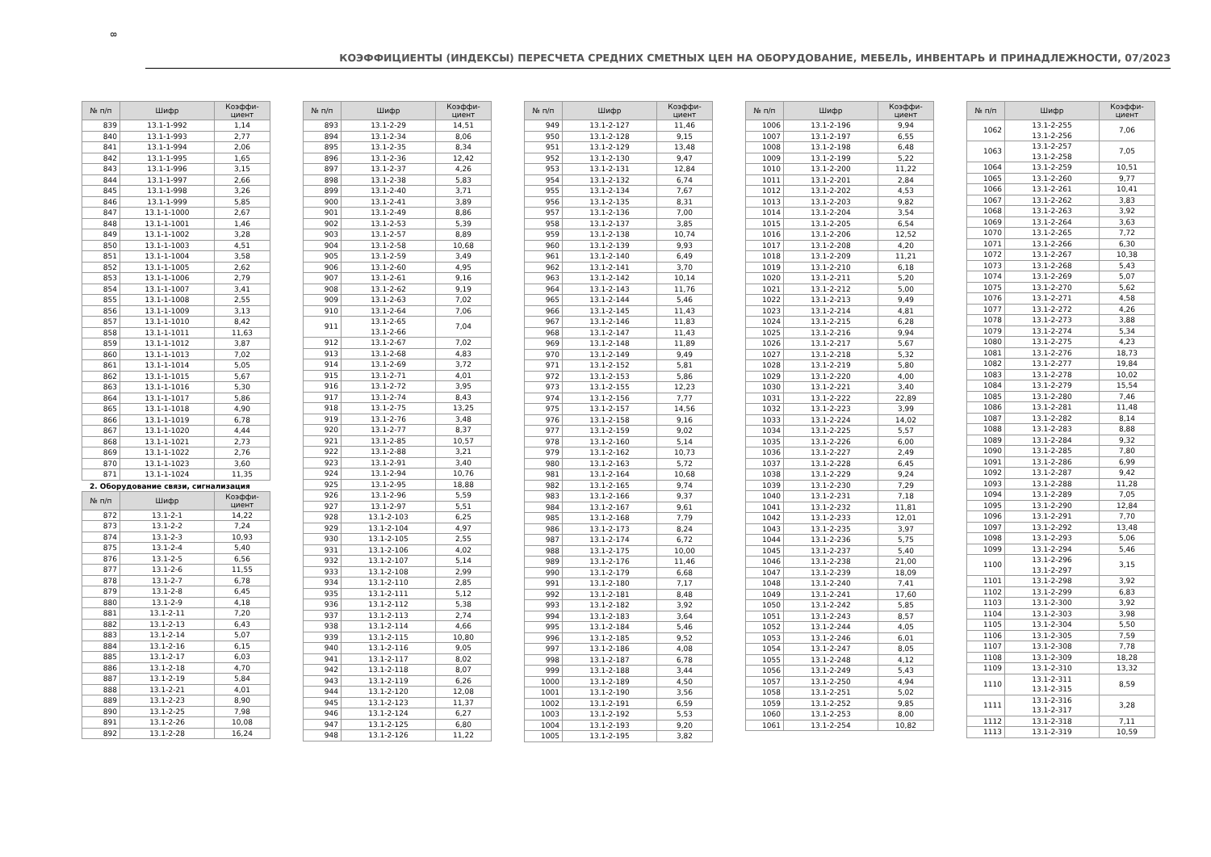8
КОЭФФИЦИЕНТЫ (ИНДЕКСЫ) ПЕРЕСЧЕТА СРЕДНИХ СМЕТНЫХ ЦЕН НА ОБОРУДОВАНИЕ, МЕБЕЛЬ, ИНВЕНТАРЬ И ПРИНАДЛЕЖНОСТИ, 07/2023
| № п/п | Шифр | Коэффи-циент |
| --- | --- | --- |
| 839 | 13.1-1-992 | 1,14 |
| 840 | 13.1-1-993 | 2,77 |
| 841 | 13.1-1-994 | 2,06 |
| 842 | 13.1-1-995 | 1,65 |
| 843 | 13.1-1-996 | 3,15 |
| 844 | 13.1-1-997 | 2,66 |
| 845 | 13.1-1-998 | 3,26 |
| 846 | 13.1-1-999 | 5,85 |
| 847 | 13.1-1-1000 | 2,67 |
| 848 | 13.1-1-1001 | 1,46 |
| 849 | 13.1-1-1002 | 3,28 |
| 850 | 13.1-1-1003 | 4,51 |
| 851 | 13.1-1-1004 | 3,58 |
| 852 | 13.1-1-1005 | 2,62 |
| 853 | 13.1-1-1006 | 2,79 |
| 854 | 13.1-1-1007 | 3,41 |
| 855 | 13.1-1-1008 | 2,55 |
| 856 | 13.1-1-1009 | 3,13 |
| 857 | 13.1-1-1010 | 8,42 |
| 858 | 13.1-1-1011 | 11,63 |
| 859 | 13.1-1-1012 | 3,87 |
| 860 | 13.1-1-1013 | 7,02 |
| 861 | 13.1-1-1014 | 5,05 |
| 862 | 13.1-1-1015 | 5,67 |
| 863 | 13.1-1-1016 | 5,30 |
| 864 | 13.1-1-1017 | 5,86 |
| 865 | 13.1-1-1018 | 4,90 |
| 866 | 13.1-1-1019 | 6,78 |
| 867 | 13.1-1-1020 | 4,44 |
| 868 | 13.1-1-1021 | 2,73 |
| 869 | 13.1-1-1022 | 2,76 |
| 870 | 13.1-1-1023 | 3,60 |
| 871 | 13.1-1-1024 | 11,35 |
2. Оборудование связи, сигнализация
| № п/п | Шифр | Коэффи-циент |
| --- | --- | --- |
| 872 | 13.1-2-1 | 14,22 |
| 873 | 13.1-2-2 | 7,24 |
| 874 | 13.1-2-3 | 10,93 |
| 875 | 13.1-2-4 | 5,40 |
| 876 | 13.1-2-5 | 6,56 |
| 877 | 13.1-2-6 | 11,55 |
| 878 | 13.1-2-7 | 6,78 |
| 879 | 13.1-2-8 | 6,45 |
| 880 | 13.1-2-9 | 4,18 |
| 881 | 13.1-2-11 | 7,20 |
| 882 | 13.1-2-13 | 6,43 |
| 883 | 13.1-2-14 | 5,07 |
| 884 | 13.1-2-16 | 6,15 |
| 885 | 13.1-2-17 | 6,03 |
| 886 | 13.1-2-18 | 4,70 |
| 887 | 13.1-2-19 | 5,84 |
| 888 | 13.1-2-21 | 4,01 |
| 889 | 13.1-2-23 | 8,90 |
| 890 | 13.1-2-25 | 7,98 |
| 891 | 13.1-2-26 | 10,08 |
| 892 | 13.1-2-28 | 16,24 |
| № п/п | Шифр | Коэффи-циент |
| --- | --- | --- |
| 893 | 13.1-2-29 | 14,51 |
| 894 | 13.1-2-34 | 8,06 |
| 895 | 13.1-2-35 | 8,34 |
| 896 | 13.1-2-36 | 12,42 |
| 897 | 13.1-2-37 | 4,26 |
| 898 | 13.1-2-38 | 5,83 |
| 899 | 13.1-2-40 | 3,71 |
| 900 | 13.1-2-41 | 3,89 |
| 901 | 13.1-2-49 | 8,86 |
| 902 | 13.1-2-53 | 5,39 |
| 903 | 13.1-2-57 | 8,89 |
| 904 | 13.1-2-58 | 10,68 |
| 905 | 13.1-2-59 | 3,49 |
| 906 | 13.1-2-60 | 4,95 |
| 907 | 13.1-2-61 | 9,16 |
| 908 | 13.1-2-62 | 9,19 |
| 909 | 13.1-2-63 | 7,02 |
| 910 | 13.1-2-64 | 7,06 |
| 911 | 13.1-2-65 13.1-2-66 | 7,04 |
| 912 | 13.1-2-67 | 7,02 |
| 913 | 13.1-2-68 | 4,83 |
| 914 | 13.1-2-69 | 3,72 |
| 915 | 13.1-2-71 | 4,01 |
| 916 | 13.1-2-72 | 3,95 |
| 917 | 13.1-2-74 | 8,43 |
| 918 | 13.1-2-75 | 13,25 |
| 919 | 13.1-2-76 | 3,48 |
| 920 | 13.1-2-77 | 8,37 |
| 921 | 13.1-2-85 | 10,57 |
| 922 | 13.1-2-88 | 3,21 |
| 923 | 13.1-2-91 | 3,40 |
| 924 | 13.1-2-94 | 10,76 |
| 925 | 13.1-2-95 | 18,88 |
| 926 | 13.1-2-96 | 5,59 |
| 927 | 13.1-2-97 | 5,51 |
| 928 | 13.1-2-103 | 6,25 |
| 929 | 13.1-2-104 | 4,97 |
| 930 | 13.1-2-105 | 2,55 |
| 931 | 13.1-2-106 | 4,02 |
| 932 | 13.1-2-107 | 5,14 |
| 933 | 13.1-2-108 | 2,99 |
| 934 | 13.1-2-110 | 2,85 |
| 935 | 13.1-2-111 | 5,12 |
| 936 | 13.1-2-112 | 5,38 |
| 937 | 13.1-2-113 | 2,74 |
| 938 | 13.1-2-114 | 4,66 |
| 939 | 13.1-2-115 | 10,80 |
| 940 | 13.1-2-116 | 9,05 |
| 941 | 13.1-2-117 | 8,02 |
| 942 | 13.1-2-118 | 8,07 |
| 943 | 13.1-2-119 | 6,26 |
| 944 | 13.1-2-120 | 12,08 |
| 945 | 13.1-2-123 | 11,37 |
| 946 | 13.1-2-124 | 6,27 |
| 947 | 13.1-2-125 | 6,80 |
| 948 | 13.1-2-126 | 11,22 |
| № п/п | Шифр | Коэффи-циент |
| --- | --- | --- |
| 949 | 13.1-2-127 | 11,46 |
| 950 | 13.1-2-128 | 9,15 |
| 951 | 13.1-2-129 | 13,48 |
| 952 | 13.1-2-130 | 9,47 |
| 953 | 13.1-2-131 | 12,84 |
| 954 | 13.1-2-132 | 6,74 |
| 955 | 13.1-2-134 | 7,67 |
| 956 | 13.1-2-135 | 8,31 |
| 957 | 13.1-2-136 | 7,00 |
| 958 | 13.1-2-137 | 3,85 |
| 959 | 13.1-2-138 | 10,74 |
| 960 | 13.1-2-139 | 9,93 |
| 961 | 13.1-2-140 | 6,49 |
| 962 | 13.1-2-141 | 3,70 |
| 963 | 13.1-2-142 | 10,14 |
| 964 | 13.1-2-143 | 11,76 |
| 965 | 13.1-2-144 | 5,46 |
| 966 | 13.1-2-145 | 11,43 |
| 967 | 13.1-2-146 | 11,83 |
| 968 | 13.1-2-147 | 11,43 |
| 969 | 13.1-2-148 | 11,89 |
| 970 | 13.1-2-149 | 9,49 |
| 971 | 13.1-2-152 | 5,81 |
| 972 | 13.1-2-153 | 5,86 |
| 973 | 13.1-2-155 | 12,23 |
| 974 | 13.1-2-156 | 7,77 |
| 975 | 13.1-2-157 | 14,56 |
| 976 | 13.1-2-158 | 9,16 |
| 977 | 13.1-2-159 | 9,02 |
| 978 | 13.1-2-160 | 5,14 |
| 979 | 13.1-2-162 | 10,73 |
| 980 | 13.1-2-163 | 5,72 |
| 981 | 13.1-2-164 | 10,68 |
| 982 | 13.1-2-165 | 9,74 |
| 983 | 13.1-2-166 | 9,37 |
| 984 | 13.1-2-167 | 9,61 |
| 985 | 13.1-2-168 | 7,79 |
| 986 | 13.1-2-173 | 8,24 |
| 987 | 13.1-2-174 | 6,72 |
| 988 | 13.1-2-175 | 10,00 |
| 989 | 13.1-2-176 | 11,46 |
| 990 | 13.1-2-179 | 6,68 |
| 991 | 13.1-2-180 | 7,17 |
| 992 | 13.1-2-181 | 8,48 |
| 993 | 13.1-2-182 | 3,92 |
| 994 | 13.1-2-183 | 3,64 |
| 995 | 13.1-2-184 | 5,46 |
| 996 | 13.1-2-185 | 9,52 |
| 997 | 13.1-2-186 | 4,08 |
| 998 | 13.1-2-187 | 6,78 |
| 999 | 13.1-2-188 | 3,44 |
| 1000 | 13.1-2-189 | 4,50 |
| 1001 | 13.1-2-190 | 3,56 |
| 1002 | 13.1-2-191 | 6,59 |
| 1003 | 13.1-2-192 | 5,53 |
| 1004 | 13.1-2-193 | 9,20 |
| 1005 | 13.1-2-195 | 3,82 |
| № п/п | Шифр | Коэффи-циент |
| --- | --- | --- |
| 1006 | 13.1-2-196 | 9,94 |
| 1007 | 13.1-2-197 | 6,55 |
| 1008 | 13.1-2-198 | 6,48 |
| 1009 | 13.1-2-199 | 5,22 |
| 1010 | 13.1-2-200 | 11,22 |
| 1011 | 13.1-2-201 | 2,84 |
| 1012 | 13.1-2-202 | 4,53 |
| 1013 | 13.1-2-203 | 9,82 |
| 1014 | 13.1-2-204 | 3,54 |
| 1015 | 13.1-2-205 | 6,54 |
| 1016 | 13.1-2-206 | 12,52 |
| 1017 | 13.1-2-208 | 4,20 |
| 1018 | 13.1-2-209 | 11,21 |
| 1019 | 13.1-2-210 | 6,18 |
| 1020 | 13.1-2-211 | 5,20 |
| 1021 | 13.1-2-212 | 5,00 |
| 1022 | 13.1-2-213 | 9,49 |
| 1023 | 13.1-2-214 | 4,81 |
| 1024 | 13.1-2-215 | 6,28 |
| 1025 | 13.1-2-216 | 9,94 |
| 1026 | 13.1-2-217 | 5,67 |
| 1027 | 13.1-2-218 | 5,32 |
| 1028 | 13.1-2-219 | 5,80 |
| 1029 | 13.1-2-220 | 4,00 |
| 1030 | 13.1-2-221 | 3,40 |
| 1031 | 13.1-2-222 | 22,89 |
| 1032 | 13.1-2-223 | 3,99 |
| 1033 | 13.1-2-224 | 14,02 |
| 1034 | 13.1-2-225 | 5,57 |
| 1035 | 13.1-2-226 | 6,00 |
| 1036 | 13.1-2-227 | 2,49 |
| 1037 | 13.1-2-228 | 6,45 |
| 1038 | 13.1-2-229 | 9,24 |
| 1039 | 13.1-2-230 | 7,29 |
| 1040 | 13.1-2-231 | 7,18 |
| 1041 | 13.1-2-232 | 11,81 |
| 1042 | 13.1-2-233 | 12,01 |
| 1043 | 13.1-2-235 | 3,97 |
| 1044 | 13.1-2-236 | 5,75 |
| 1045 | 13.1-2-237 | 5,40 |
| 1046 | 13.1-2-238 | 21,00 |
| 1047 | 13.1-2-239 | 18,09 |
| 1048 | 13.1-2-240 | 7,41 |
| 1049 | 13.1-2-241 | 17,60 |
| 1050 | 13.1-2-242 | 5,85 |
| 1051 | 13.1-2-243 | 8,57 |
| 1052 | 13.1-2-244 | 4,05 |
| 1053 | 13.1-2-246 | 6,01 |
| 1054 | 13.1-2-247 | 8,05 |
| 1055 | 13.1-2-248 | 4,12 |
| 1056 | 13.1-2-249 | 5,43 |
| 1057 | 13.1-2-250 | 4,94 |
| 1058 | 13.1-2-251 | 5,02 |
| 1059 | 13.1-2-252 | 9,85 |
| 1060 | 13.1-2-253 | 8,00 |
| 1061 | 13.1-2-254 | 10,82 |
| № п/п | Шифр | Коэффи-циент |
| --- | --- | --- |
| 1062 | 13.1-2-255 13.1-2-256 | 7,06 |
| 1063 | 13.1-2-257 13.1-2-258 | 7,05 |
| 1064 | 13.1-2-259 | 10,51 |
| 1065 | 13.1-2-260 | 9,77 |
| 1066 | 13.1-2-261 | 10,41 |
| 1067 | 13.1-2-262 | 3,83 |
| 1068 | 13.1-2-263 | 3,92 |
| 1069 | 13.1-2-264 | 3,63 |
| 1070 | 13.1-2-265 | 7,72 |
| 1071 | 13.1-2-266 | 6,30 |
| 1072 | 13.1-2-267 | 10,38 |
| 1073 | 13.1-2-268 | 5,43 |
| 1074 | 13.1-2-269 | 5,07 |
| 1075 | 13.1-2-270 | 5,62 |
| 1076 | 13.1-2-271 | 4,58 |
| 1077 | 13.1-2-272 | 4,26 |
| 1078 | 13.1-2-273 | 3,88 |
| 1079 | 13.1-2-274 | 5,34 |
| 1080 | 13.1-2-275 | 4,23 |
| 1081 | 13.1-2-276 | 18,73 |
| 1082 | 13.1-2-277 | 19,84 |
| 1083 | 13.1-2-278 | 10,02 |
| 1084 | 13.1-2-279 | 15,54 |
| 1085 | 13.1-2-280 | 7,46 |
| 1086 | 13.1-2-281 | 11,48 |
| 1087 | 13.1-2-282 | 8,14 |
| 1088 | 13.1-2-283 | 8,88 |
| 1089 | 13.1-2-284 | 9,32 |
| 1090 | 13.1-2-285 | 7,80 |
| 1091 | 13.1-2-286 | 6,99 |
| 1092 | 13.1-2-287 | 9,42 |
| 1093 | 13.1-2-288 | 11,28 |
| 1094 | 13.1-2-289 | 7,05 |
| 1095 | 13.1-2-290 | 12,84 |
| 1096 | 13.1-2-291 | 7,70 |
| 1097 | 13.1-2-292 | 13,48 |
| 1098 | 13.1-2-293 | 5,06 |
| 1099 | 13.1-2-294 | 5,46 |
| 1100 | 13.1-2-296 13.1-2-297 | 3,15 |
| 1101 | 13.1-2-298 | 3,92 |
| 1102 | 13.1-2-299 | 6,83 |
| 1103 | 13.1-2-300 | 3,92 |
| 1104 | 13.1-2-303 | 3,98 |
| 1105 | 13.1-2-304 | 5,50 |
| 1106 | 13.1-2-305 | 7,59 |
| 1107 | 13.1-2-308 | 7,78 |
| 1108 | 13.1-2-309 | 18,28 |
| 1109 | 13.1-2-310 | 13,32 |
| 1110 | 13.1-2-311 13.1-2-315 | 8,59 |
| 1111 | 13.1-2-316 13.1-2-317 | 3,28 |
| 1112 | 13.1-2-318 | 7,11 |
| 1113 | 13.1-2-319 | 10,59 |